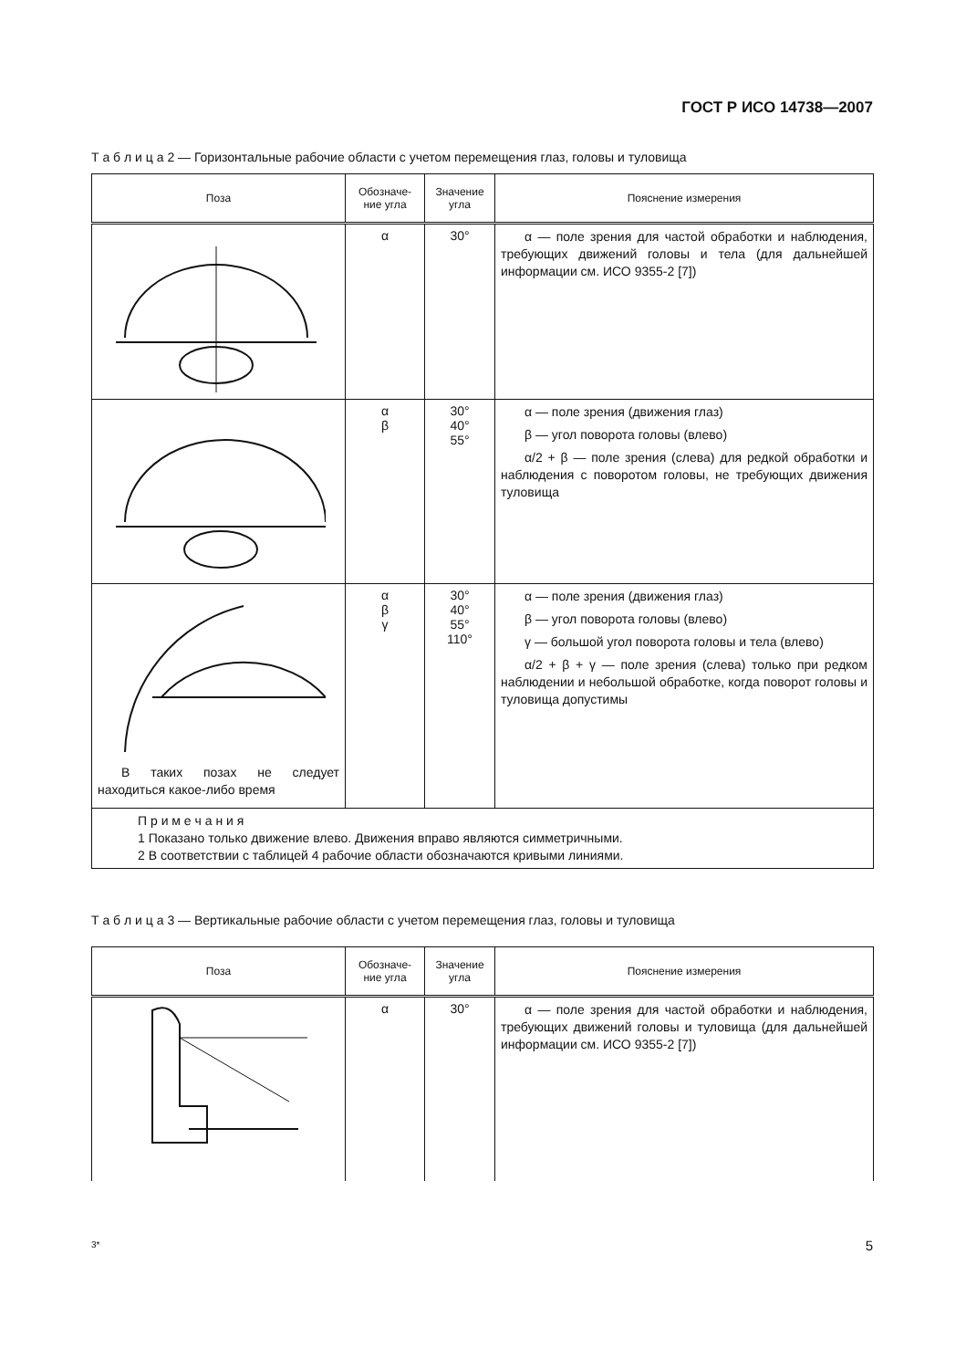ГОСТ Р ИСО 14738—2007
Т а б л и ц а 2 — Горизонтальные рабочие области с учетом перемещения глаз, головы и туловища
| Поза | Обозначе-ние угла | Значение угла | Пояснение измерения |
| --- | --- | --- | --- |
| | α | 30° | α — поле зрения для частой обработки и наблюдения, требующих движений головы и тела (для дальнейшей информации см. ИСО 9355-2 [7]) |
| | α β | 30° 40° 55° | α — поле зрения (движения глаз) β — угол поворота головы (влево) α/2 + β — поле зрения (слева) для редкой обработки и наблюдения с поворотом головы, не требующих движения туловища |
| В таких позах не следует находиться какое-либо время | α β γ | 30° 40° 55° 110° | α — поле зрения (движения глаз) β — угол поворота головы (влево) γ — большой угол поворота головы и тела (влево) α/2 + β + γ — поле зрения (слева) только при редком наблюдении и небольшой обработке, когда поворот головы и туловища допустимы |
| П р и м е ч а н и я 1 Показано только движение влево. Движения вправо являются симметричными. 2 В соответствии с таблицей 4 рабочие области обозначаются кривыми линиями. | | | |
Т а б л и ц а 3 — Вертикальные рабочие области с учетом перемещения глаз, головы и туловища
| Поза | Обозначе-ние угла | Значение угла | Пояснение измерения |
| --- | --- | --- | --- |
| | α | 30° | α — поле зрения для частой обработки и наблюдения, требующих движений головы и туловища (для дальнейшей информации см. ИСО 9355-2 [7]) |
3* 5